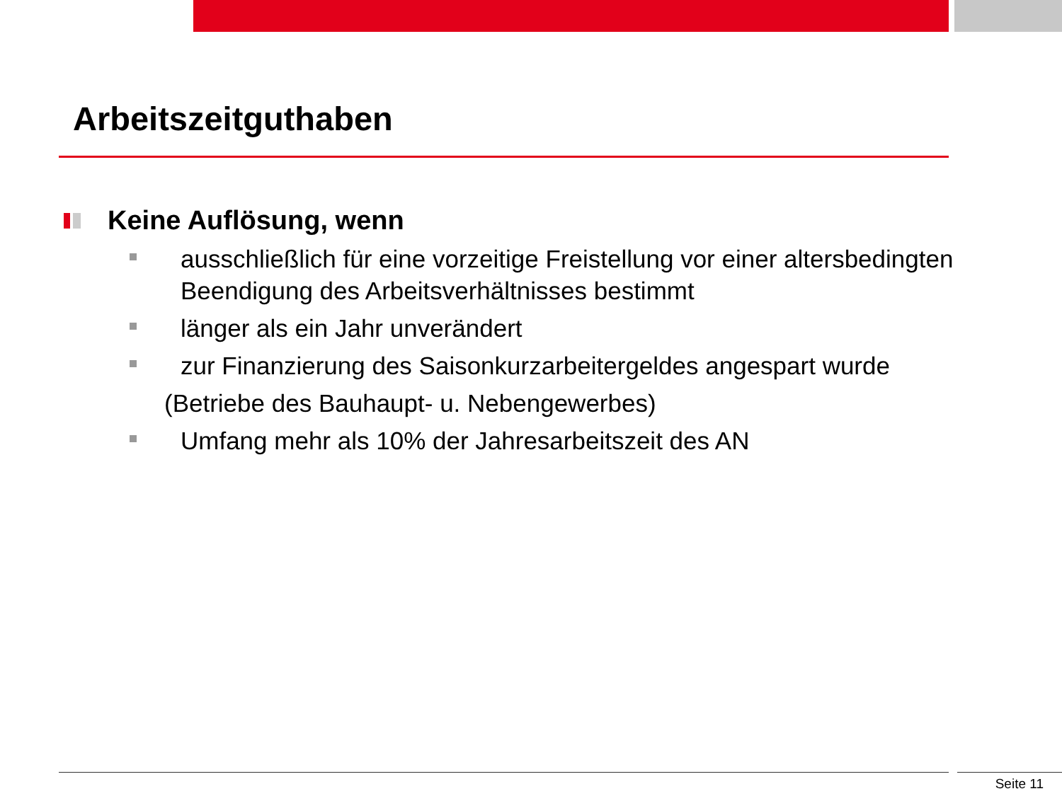Arbeitszeitguthaben
Keine Auflösung, wenn
ausschließlich für eine vorzeitige Freistellung vor einer altersbedingten Beendigung des Arbeitsverhältnisses bestimmt
länger als ein Jahr unverändert
zur Finanzierung des Saisonkurzarbeitergeldes angespart wurde
(Betriebe des Bauhaupt- u. Nebengewerbes)
Umfang mehr als 10% der Jahresarbeitszeit des AN
Seite 11